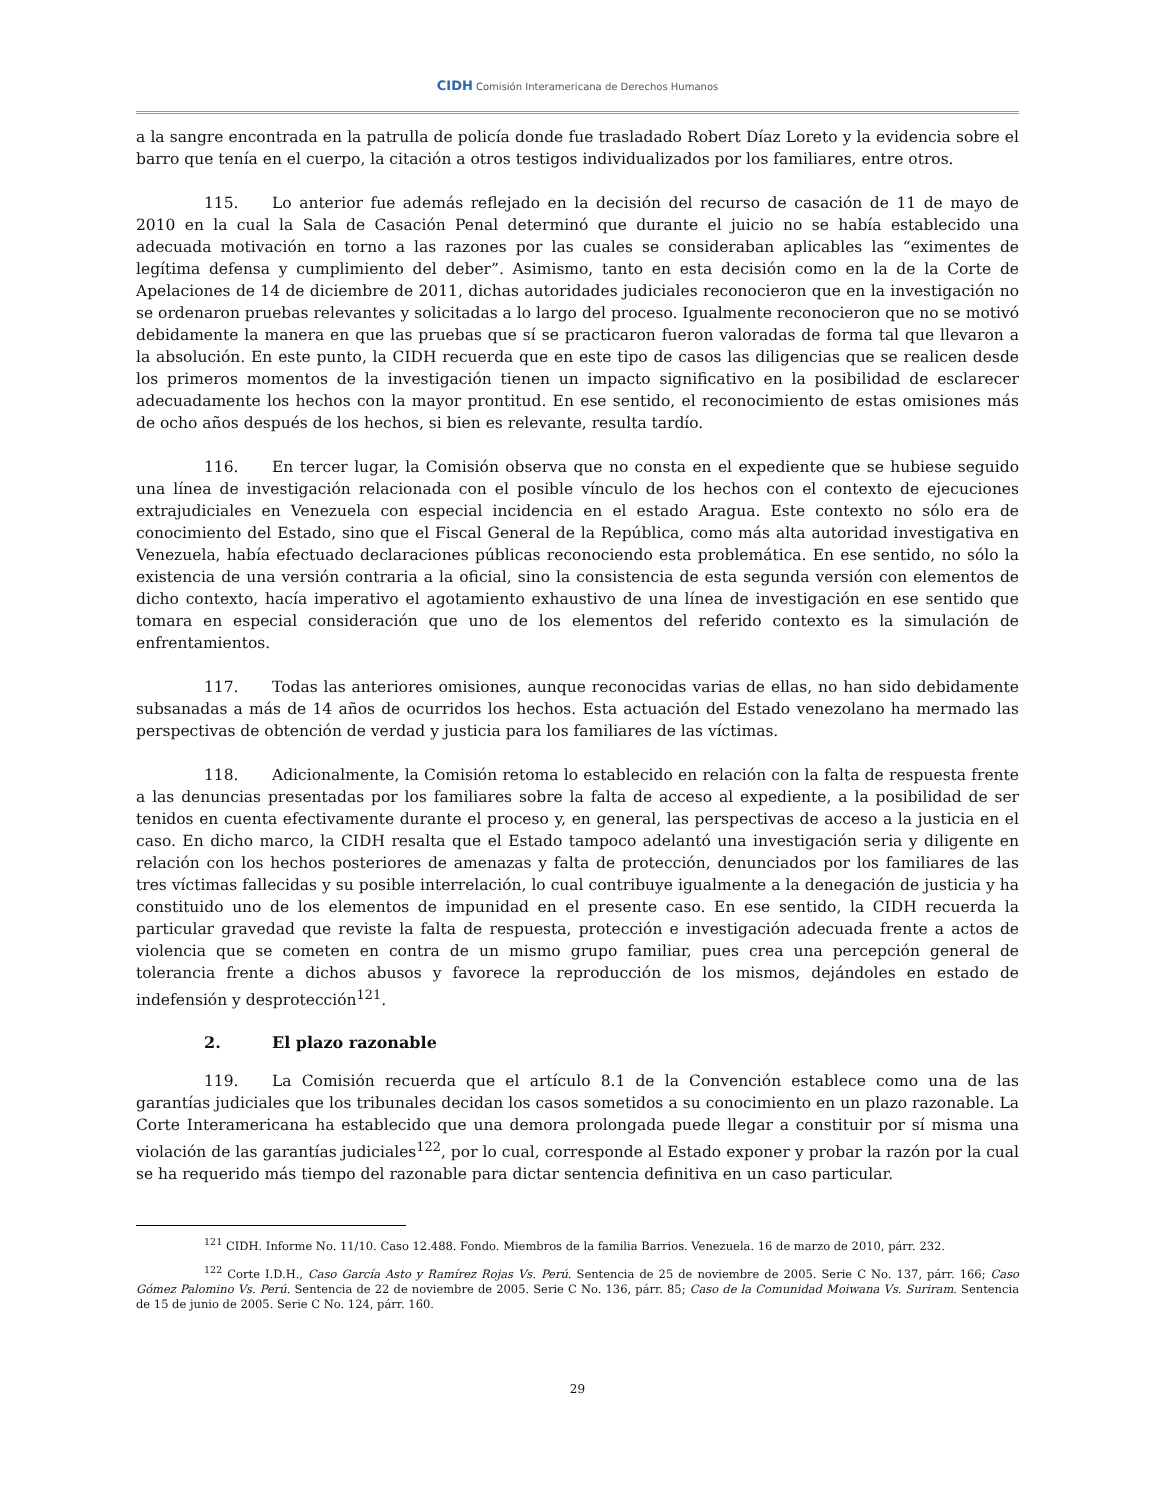CIDH Comisión Interamericana de Derechos Humanos
a la sangre encontrada en la patrulla de policía donde fue trasladado Robert Díaz Loreto y la evidencia sobre el barro que tenía en el cuerpo, la citación a otros testigos individualizados por los familiares, entre otros.
115. Lo anterior fue además reflejado en la decisión del recurso de casación de 11 de mayo de 2010 en la cual la Sala de Casación Penal determinó que durante el juicio no se había establecido una adecuada motivación en torno a las razones por las cuales se consideraban aplicables las “eximentes de legítima defensa y cumplimiento del deber”. Asimismo, tanto en esta decisión como en la de la Corte de Apelaciones de 14 de diciembre de 2011, dichas autoridades judiciales reconocieron que en la investigación no se ordenaron pruebas relevantes y solicitadas a lo largo del proceso. Igualmente reconocieron que no se motivó debidamente la manera en que las pruebas que sí se practicaron fueron valoradas de forma tal que llevaron a la absolución. En este punto, la CIDH recuerda que en este tipo de casos las diligencias que se realicen desde los primeros momentos de la investigación tienen un impacto significativo en la posibilidad de esclarecer adecuadamente los hechos con la mayor prontitud. En ese sentido, el reconocimiento de estas omisiones más de ocho años después de los hechos, si bien es relevante, resulta tardío.
116. En tercer lugar, la Comisión observa que no consta en el expediente que se hubiese seguido una línea de investigación relacionada con el posible vínculo de los hechos con el contexto de ejecuciones extrajudiciales en Venezuela con especial incidencia en el estado Aragua. Este contexto no sólo era de conocimiento del Estado, sino que el Fiscal General de la República, como más alta autoridad investigativa en Venezuela, había efectuado declaraciones públicas reconociendo esta problemática. En ese sentido, no sólo la existencia de una versión contraria a la oficial, sino la consistencia de esta segunda versión con elementos de dicho contexto, hacía imperativo el agotamiento exhaustivo de una línea de investigación en ese sentido que tomara en especial consideración que uno de los elementos del referido contexto es la simulación de enfrentamientos.
117. Todas las anteriores omisiones, aunque reconocidas varias de ellas, no han sido debidamente subsanadas a más de 14 años de ocurridos los hechos. Esta actuación del Estado venezolano ha mermado las perspectivas de obtención de verdad y justicia para los familiares de las víctimas.
118. Adicionalmente, la Comisión retoma lo establecido en relación con la falta de respuesta frente a las denuncias presentadas por los familiares sobre la falta de acceso al expediente, a la posibilidad de ser tenidos en cuenta efectivamente durante el proceso y, en general, las perspectivas de acceso a la justicia en el caso. En dicho marco, la CIDH resalta que el Estado tampoco adelantó una investigación seria y diligente en relación con los hechos posteriores de amenazas y falta de protección, denunciados por los familiares de las tres víctimas fallecidas y su posible interrelación, lo cual contribuye igualmente a la denegación de justicia y ha constituido uno de los elementos de impunidad en el presente caso. En ese sentido, la CIDH recuerda la particular gravedad que reviste la falta de respuesta, protección e investigación adecuada frente a actos de violencia que se cometen en contra de un mismo grupo familiar, pues crea una percepción general de tolerancia frente a dichos abusos y favorece la reproducción de los mismos, dejándoles en estado de indefensión y desprotección<sup>121</sup>.
2. El plazo razonable
119. La Comisión recuerda que el artículo 8.1 de la Convención establece como una de las garantías judiciales que los tribunales decidan los casos sometidos a su conocimiento en un plazo razonable. La Corte Interamericana ha establecido que una demora prolongada puede llegar a constituir por sí misma una violación de las garantías judiciales<sup>122</sup>, por lo cual, corresponde al Estado exponer y probar la razón por la cual se ha requerido más tiempo del razonable para dictar sentencia definitiva en un caso particular.
<sup>121</sup> CIDH. Informe No. 11/10. Caso 12.488. Fondo. Miembros de la familia Barrios. Venezuela. 16 de marzo de 2010, párr. 232.
<sup>122</sup> Corte I.D.H., Caso García Asto y Ramírez Rojas Vs. Perú. Sentencia de 25 de noviembre de 2005. Serie C No. 137, párr. 166; Caso Gómez Palomino Vs. Perú. Sentencia de 22 de noviembre de 2005. Serie C No. 136, párr. 85; Caso de la Comunidad Moiwana Vs. Suriram. Sentencia de 15 de junio de 2005. Serie C No. 124, párr. 160.
29